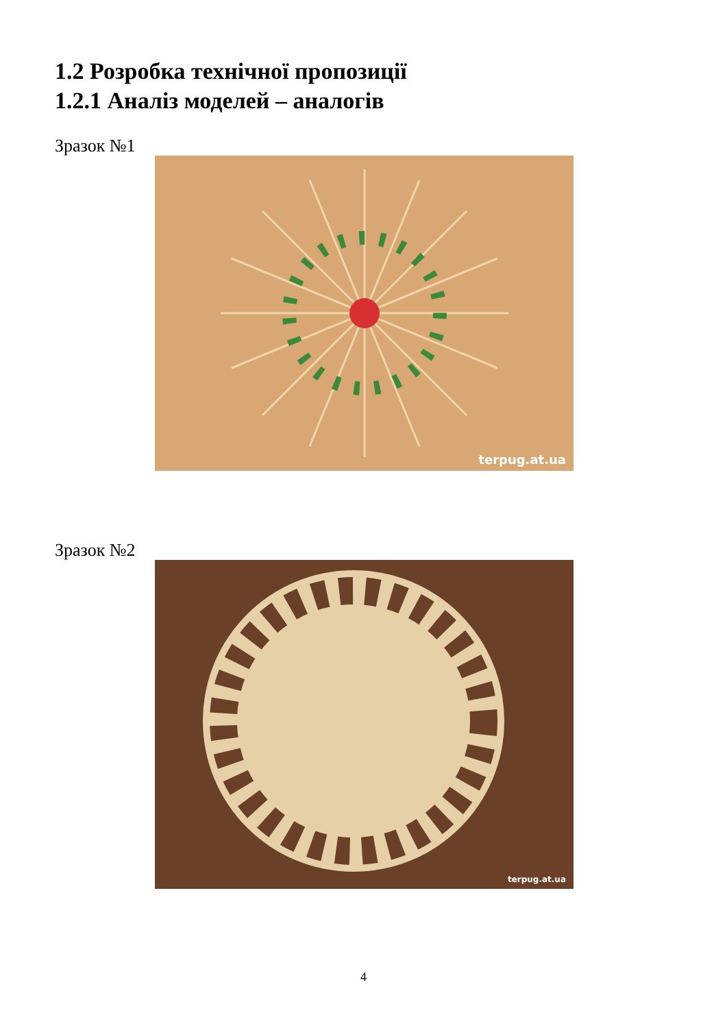1.2 Розробка технічної пропозиції
1.2.1 Аналіз моделей – аналогів
Зразок №1
terpug.at.ua
Зразок №2
terpug.at.ua
4